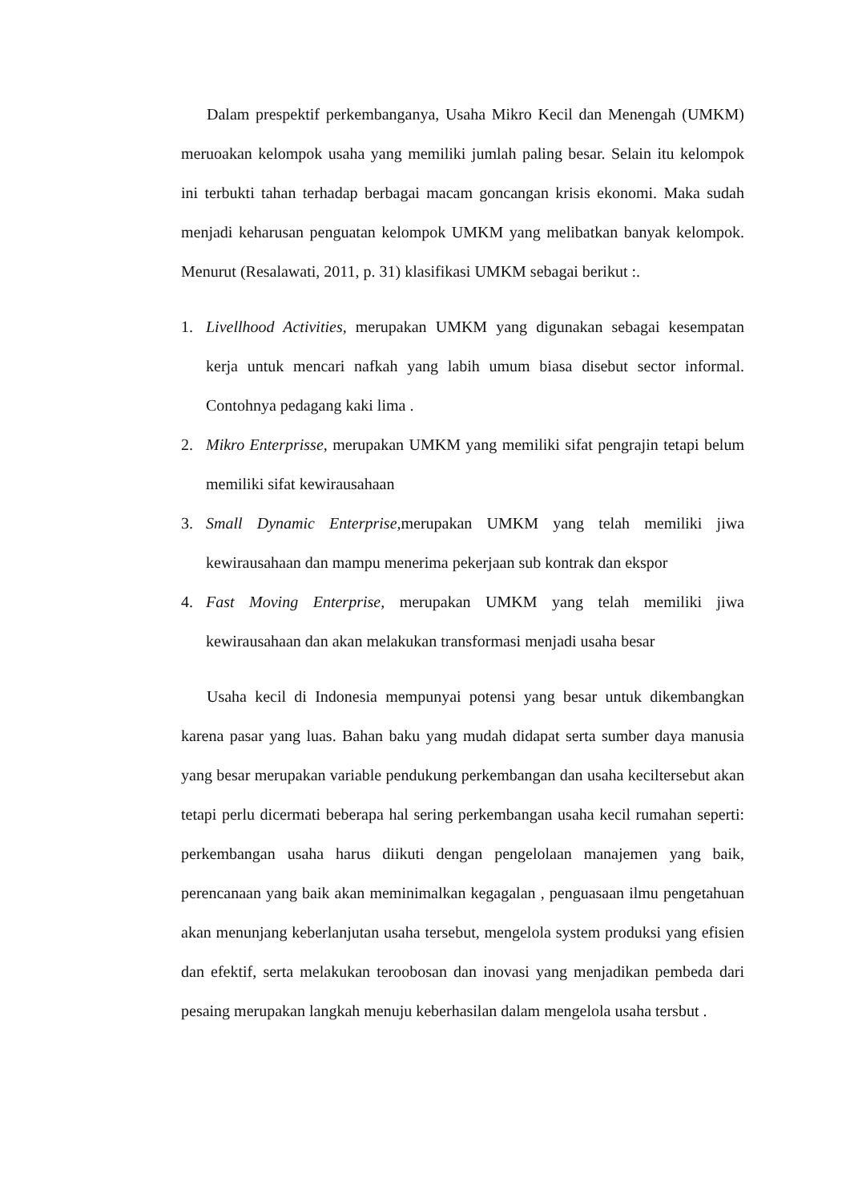Dalam prespektif perkembanganya, Usaha Mikro Kecil dan Menengah (UMKM) meruoakan kelompok usaha yang memiliki jumlah paling besar. Selain itu kelompok ini terbukti tahan terhadap berbagai macam goncangan krisis ekonomi. Maka sudah menjadi keharusan penguatan kelompok UMKM yang melibatkan banyak kelompok. Menurut (Resalawati, 2011, p. 31) klasifikasi UMKM sebagai berikut :.
1. Livellhood Activities, merupakan UMKM yang digunakan sebagai kesempatan kerja untuk mencari nafkah yang labih umum biasa disebut sector informal. Contohnya pedagang kaki lima .
2. Mikro Enterprisse, merupakan UMKM yang memiliki sifat pengrajin tetapi belum memiliki sifat kewirausahaan
3. Small Dynamic Enterprise, merupakan UMKM yang telah memiliki jiwa kewirausahaan dan mampu menerima pekerjaan sub kontrak dan ekspor
4. Fast Moving Enterprise, merupakan UMKM yang telah memiliki jiwa kewirausahaan dan akan melakukan transformasi menjadi usaha besar
Usaha kecil di Indonesia mempunyai potensi yang besar untuk dikembangkan karena pasar yang luas. Bahan baku yang mudah didapat serta sumber daya manusia yang besar merupakan variable pendukung perkembangan dan usaha keciltersebut akan tetapi perlu dicermati beberapa hal sering perkembangan usaha kecil rumahan seperti: perkembangan usaha harus diikuti dengan pengelolaan manajemen yang baik, perencanaan yang baik akan meminimalkan kegagalan , penguasaan ilmu pengetahuan akan menunjang keberlanjutan usaha tersebut, mengelola system produksi yang efisien dan efektif, serta melakukan teroobosan dan inovasi yang menjadikan pembeda dari pesaing merupakan langkah menuju keberhasilan dalam mengelola usaha tersbut .